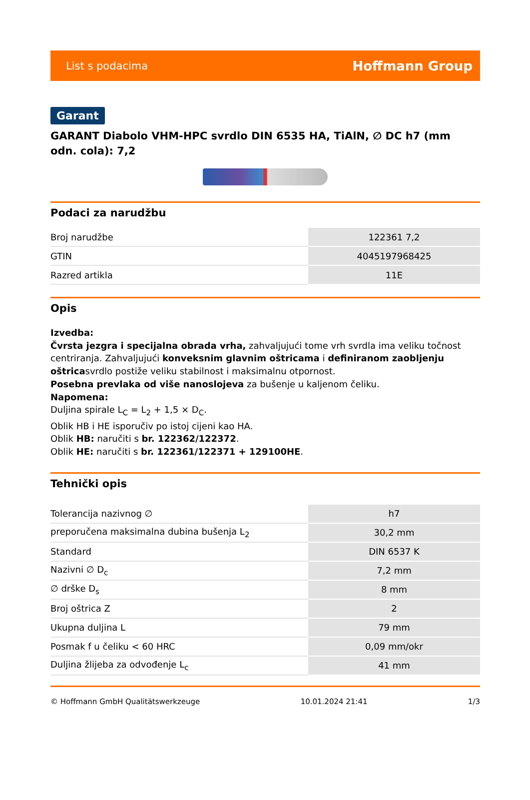List s podacima Hoffmann Group
Garant
GARANT Diabolo VHM-HPC svrdlo DIN 6535 HA, TiAlN, ∅ DC h7 (mm odn. cola): 7,2
Podaci za narudžbu
| Broj narudžbe | 122361 7,2 |
| GTIN | 4045197968425 |
| Razred artikla | 11E |
Opis
Izvedba:
Čvrsta jezgra i specijalna obrada vrha, zahvaljujući tome vrh svrdla ima veliku točnost centriranja. Zahvaljujući konveksnim glavnim oštricama i definiranom zaobljenju oštricasvrdlo postiže veliku stabilnost i maksimalnu otpornost.
Posebna prevlaka od više nanoslojeva za bušenje u kaljenom čeliku.
Napomena:
Duljina spirale L<sub>C</sub> = L<sub>2</sub> + 1,5 × D<sub>C</sub>.
Oblik HB i HE isporučiv po istoj cijeni kao HA.
Oblik HB: naručiti s br. 122362/122372.
Oblik HE: naručiti s br. 122361/122371 + 129100HE.
Tehnički opis
| Tolerancija nazivnog ∅ | h7 |
| preporučena maksimalna dubina bušenja L<sub>2</sub> | 30,2 mm |
| Standard | DIN 6537 K |
| Nazivni ∅ D<sub>c</sub> | 7,2 mm |
| ∅ drške D<sub>s</sub> | 8 mm |
| Broj oštrica Z | 2 |
| Ukupna duljina L | 79 mm |
| Posmak f u čeliku < 60 HRC | 0,09 mm/okr |
| Duljina žlijeba za odvođenje L<sub>c</sub> | 41 mm |
© Hoffmann GmbH Qualitätswerkzeuge 10.01.2024 21:41 1/3